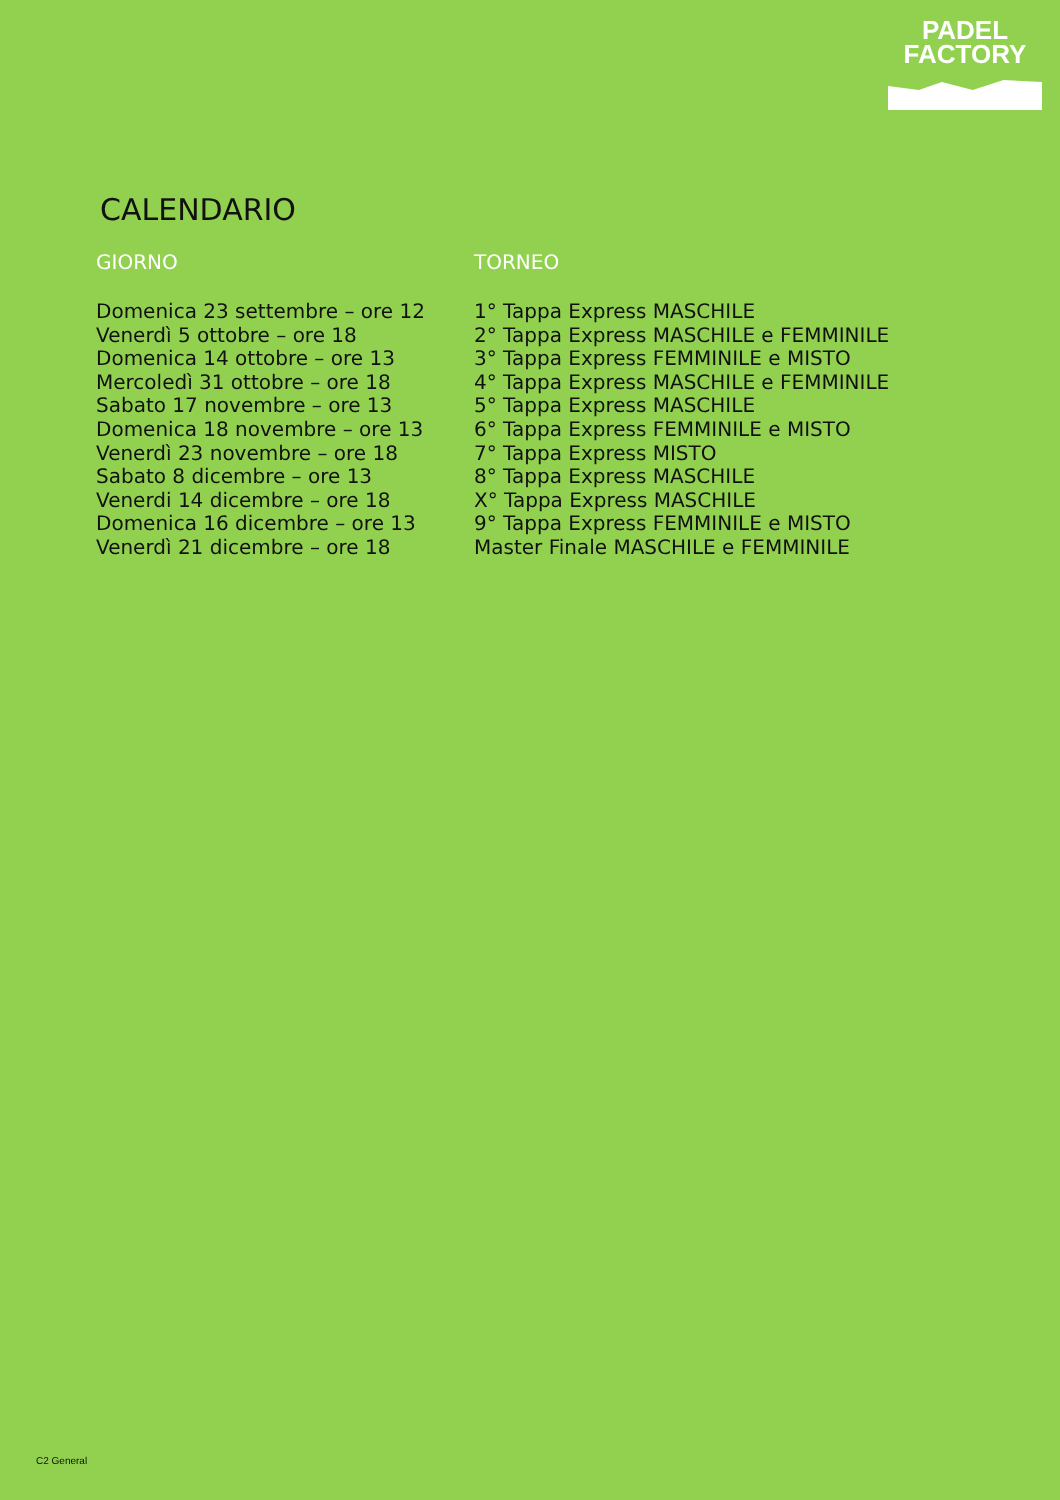PADEL
FACTORY
CALENDARIO
| GIORNO | TORNEO |
| --- | --- |
| Domenica 23 settembre – ore 12 | 1° Tappa Express MASCHILE |
| Venerdì 5 ottobre – ore 18 | 2° Tappa Express MASCHILE e FEMMINILE |
| Domenica 14 ottobre – ore 13 | 3° Tappa Express FEMMINILE e MISTO |
| Mercoledì 31 ottobre – ore 18 | 4° Tappa Express MASCHILE e FEMMINILE |
| Sabato 17 novembre – ore 13 | 5° Tappa Express MASCHILE |
| Domenica 18 novembre – ore 13 | 6° Tappa Express FEMMINILE e MISTO |
| Venerdì 23 novembre – ore 18 | 7° Tappa Express MISTO |
| Sabato 8 dicembre – ore 13 | 8° Tappa Express MASCHILE |
| Venerdi 14 dicembre – ore 18 | X° Tappa Express MASCHILE |
| Domenica 16 dicembre – ore 13 | 9° Tappa Express FEMMINILE e MISTO |
| Venerdì 21 dicembre – ore 18 | Master Finale MASCHILE e FEMMINILE |
C2 General